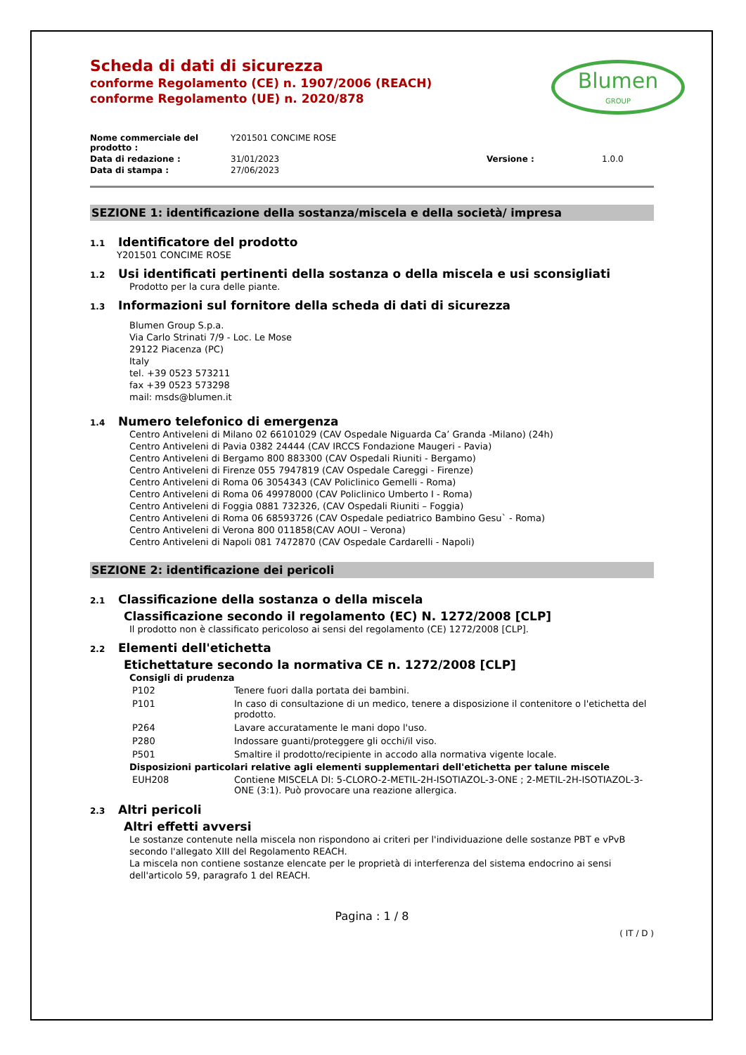Scheda di dati di sicurezza
conforme Regolamento (CE) n. 1907/2006 (REACH)
conforme Regolamento (UE) n. 2020/878
Blumen
GROUP
| Nome commerciale del prodotto : | Y201501 CONCIME ROSE | | |
| Data di redazione : | 31/01/2023 | Versione : | 1.0.0 |
| Data di stampa : | 27/06/2023 | | |
SEZIONE 1: identificazione della sostanza/miscela e della società/ impresa
1.1 Identificatore del prodotto
Y201501 CONCIME ROSE
1.2 Usi identificati pertinenti della sostanza o della miscela e usi sconsigliati
Prodotto per la cura delle piante.
1.3 Informazioni sul fornitore della scheda di dati di sicurezza
Blumen Group S.p.a.
Via Carlo Strinati 7/9 - Loc. Le Mose
29122 Piacenza (PC)
Italy
tel. +39 0523 573211
fax +39 0523 573298
mail: msds@blumen.it
1.4 Numero telefonico di emergenza
Centro Antiveleni di Milano 02 66101029 (CAV Ospedale Niguarda Ca’ Granda -Milano) (24h)
Centro Antiveleni di Pavia 0382 24444 (CAV IRCCS Fondazione Maugeri - Pavia)
Centro Antiveleni di Bergamo 800 883300 (CAV Ospedali Riuniti - Bergamo)
Centro Antiveleni di Firenze 055 7947819 (CAV Ospedale Careggi - Firenze)
Centro Antiveleni di Roma 06 3054343 (CAV Policlinico Gemelli - Roma)
Centro Antiveleni di Roma 06 49978000 (CAV Policlinico Umberto I - Roma)
Centro Antiveleni di Foggia 0881 732326, (CAV Ospedali Riuniti – Foggia)
Centro Antiveleni di Roma 06 68593726 (CAV Ospedale pediatrico Bambino Gesu` - Roma)
Centro Antiveleni di Verona 800 011858(CAV AOUI – Verona)
Centro Antiveleni di Napoli 081 7472870 (CAV Ospedale Cardarelli - Napoli)
SEZIONE 2: identificazione dei pericoli
2.1 Classificazione della sostanza o della miscela
Classificazione secondo il regolamento (EC) N. 1272/2008 [CLP]
Il prodotto non è classificato pericoloso ai sensi del regolamento (CE) 1272/2008 [CLP].
2.2 Elementi dell'etichetta
Etichettature secondo la normativa CE n. 1272/2008 [CLP]
Consigli di prudenza
| P102 | Tenere fuori dalla portata dei bambini. |
| P101 | In caso di consultazione di un medico, tenere a disposizione il contenitore o l'etichetta del prodotto. |
| P264 | Lavare accuratamente le mani dopo l'uso. |
| P280 | Indossare guanti/proteggere gli occhi/il viso. |
| P501 | Smaltire il prodotto/recipiente in accodo alla normativa vigente locale. |
Disposizioni particolari relative agli elementi supplementari dell'etichetta per talune miscele
| EUH208 | Contiene MISCELA DI: 5-CLORO-2-METIL-2H-ISOTIAZOL-3-ONE ; 2-METIL-2H-ISOTIAZOL-3-ONE (3:1). Può provocare una reazione allergica. |
2.3 Altri pericoli
Altri effetti avversi
Le sostanze contenute nella miscela non rispondono ai criteri per l'individuazione delle sostanze PBT e vPvB secondo l'allegato XIII del Regolamento REACH.
La miscela non contiene sostanze elencate per le proprietà di interferenza del sistema endocrino ai sensi dell'articolo 59, paragrafo 1 del REACH.
Pagina : 1 / 8
( IT / D )